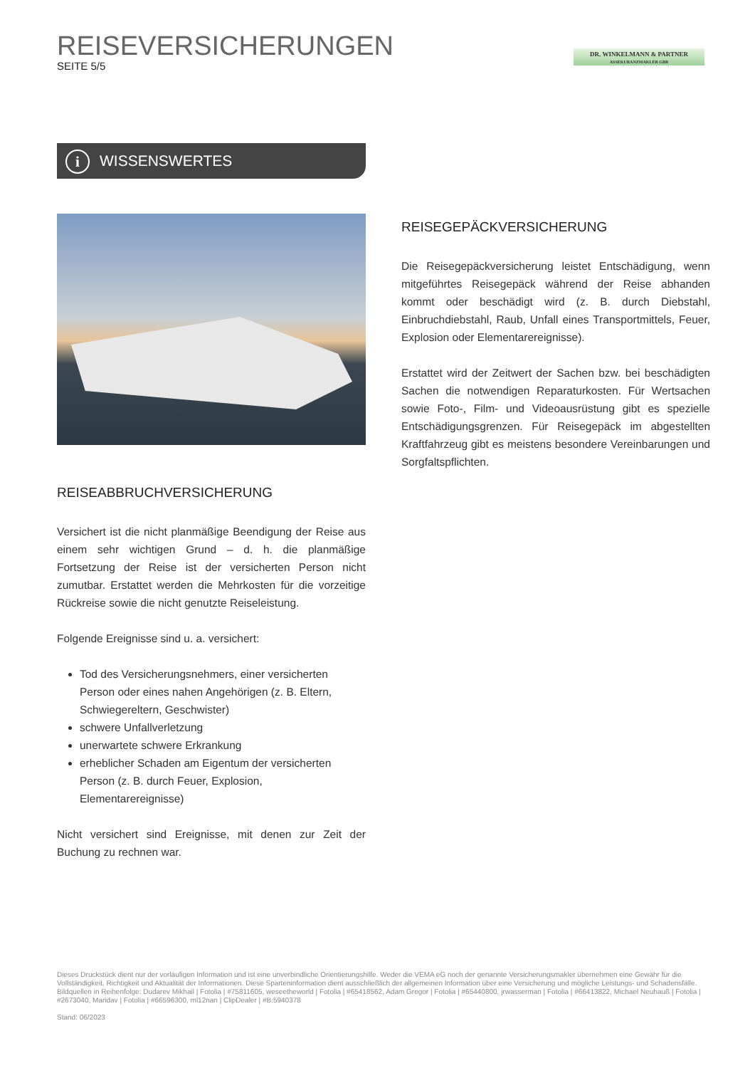REISEVERSICHERUNGEN
SEITE 5/5
DR. WINKELMANN & PARTNER
ASSEKURANZMAKLER GBR
i WISSENSWERTES
REISEGEPÄCKVERSICHERUNG
Die Reisegepäckversicherung leistet Entschädigung, wenn mitgeführtes Reisegepäck während der Reise abhanden kommt oder beschädigt wird (z. B. durch Diebstahl, Einbruchdiebstahl, Raub, Unfall eines Transportmittels, Feuer, Explosion oder Elementarereignisse).
Erstattet wird der Zeitwert der Sachen bzw. bei beschädigten Sachen die notwendigen Reparaturkosten. Für Wertsachen sowie Foto-, Film- und Videoausrüstung gibt es spezielle Entschädigungsgrenzen. Für Reisegepäck im abgestellten Kraftfahrzeug gibt es meistens besondere Vereinbarungen und Sorgfaltspflichten.
REISEABBRUCHVERSICHERUNG
Versichert ist die nicht planmäßige Beendigung der Reise aus einem sehr wichtigen Grund – d. h. die planmäßige Fortsetzung der Reise ist der versicherten Person nicht zumutbar. Erstattet werden die Mehrkosten für die vorzeitige Rückreise sowie die nicht genutzte Reiseleistung.
Folgende Ereignisse sind u. a. versichert:
Tod des Versicherungsnehmers, einer versicherten Person oder eines nahen Angehörigen (z. B. Eltern, Schwiegereltern, Geschwister)
schwere Unfallverletzung
unerwartete schwere Erkrankung
erheblicher Schaden am Eigentum der versicherten Person (z. B. durch Feuer, Explosion, Elementarereignisse)
Nicht versichert sind Ereignisse, mit denen zur Zeit der Buchung zu rechnen war.
Dieses Druckstück dient nur der vorläufigen Information und ist eine unverbindliche Orientierungshilfe. Weder die VEMA eG noch der genannte Versicherungsmakler übernehmen eine Gewähr für die Vollständigkeit, Richtigkeit und Aktualität der Informationen. Diese Sparteninformation dient ausschließlich der allgemeinen Information über eine Versicherung und mögliche Leistungs- und Schadensfälle.
Bildquellen in Reihenfolge: Dudarev Mikhail | Fotolia | #75811605, weseetheworld | Fotolia | #65418562, Adam Gregor | Fotolia | #65440800, jrwasserman | Fotolia | #66413822, Michael Neuhauß | Fotolia | #2673040, Maridav | Fotolia | #66596300, ml12nan | ClipDealer | #B:5940378
Stand: 06/2023